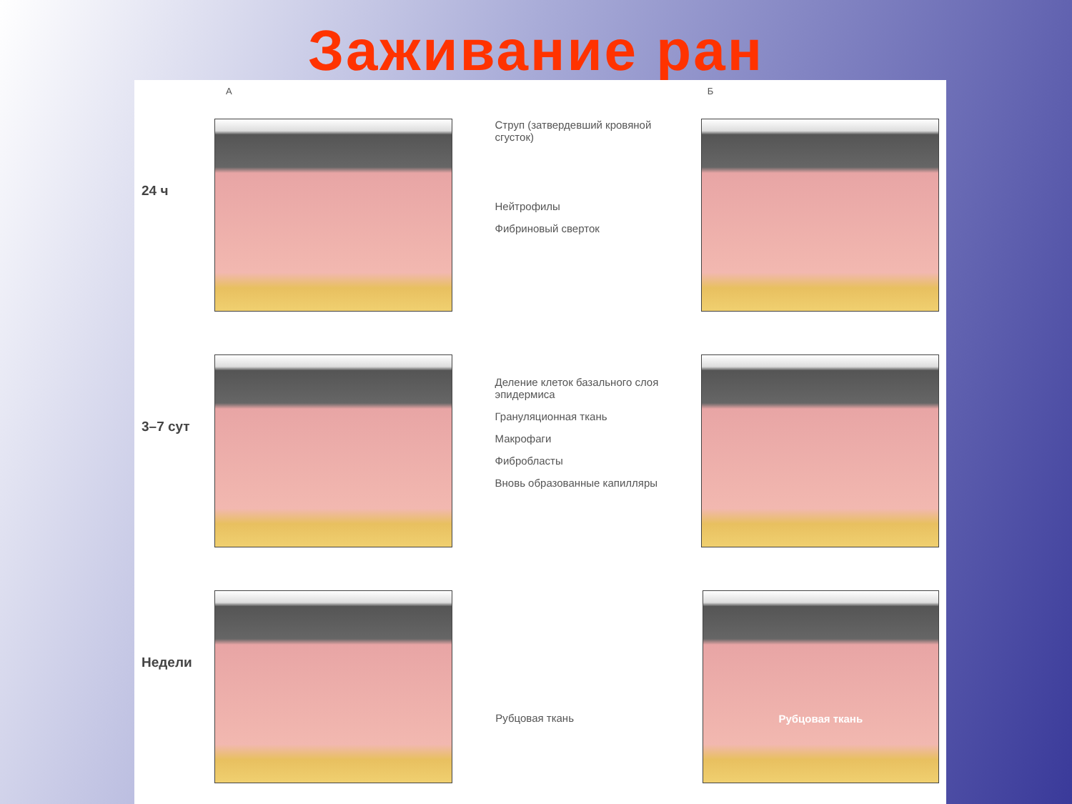Заживание ран
А Б
24 ч
Струп (затвердевший кровяной сгусток)
Нейтрофилы
Фибриновый сверток
3–7 сут
Деление клеток базального слоя эпидермиса
Грануляционная ткань
Макрофаги
Фибробласты
Вновь образованные капилляры
Недели
Рубцовая ткань Рубцовая ткань